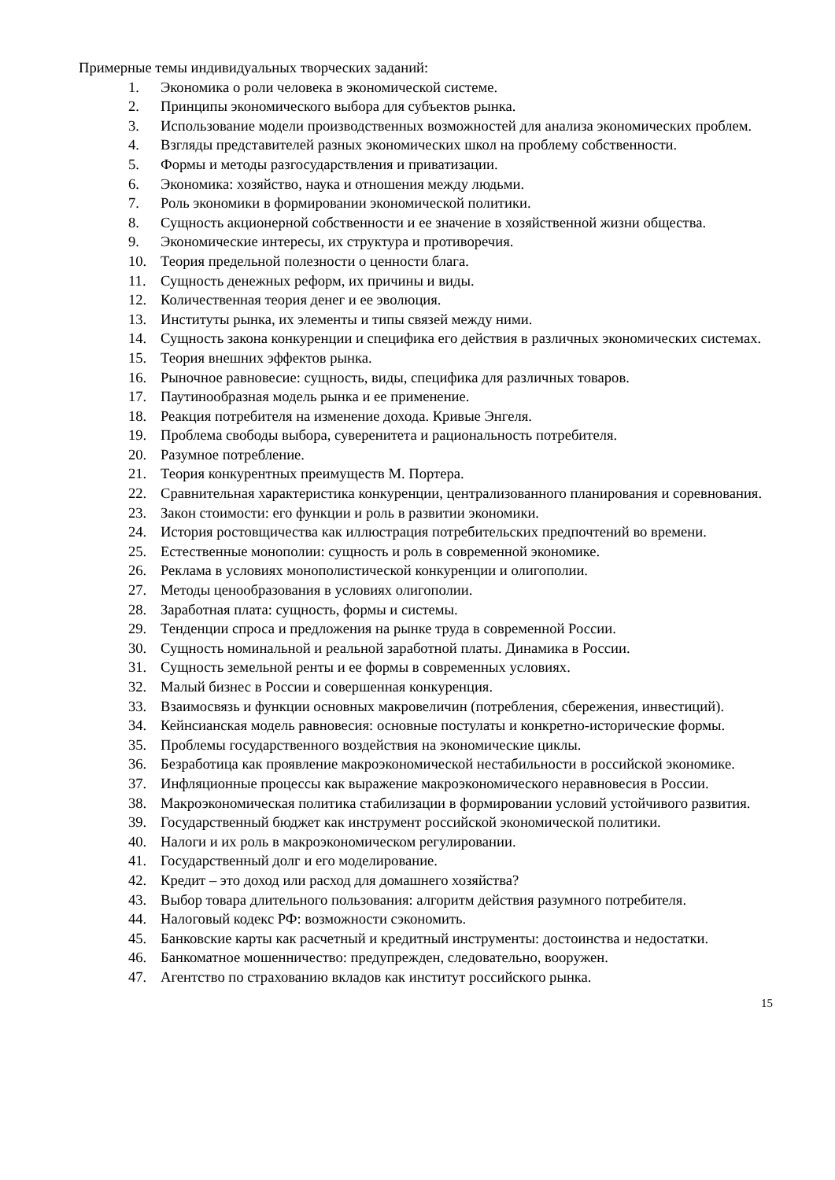Примерные темы индивидуальных творческих заданий:
1. Экономика о роли человека в экономической системе.
2. Принципы экономического выбора для субъектов рынка.
3. Использование модели производственных возможностей для анализа экономических проблем.
4. Взгляды представителей разных экономических школ на проблему собственности.
5. Формы и методы разгосударствления и приватизации.
6. Экономика: хозяйство, наука и отношения между людьми.
7. Роль экономики в формировании экономической политики.
8. Сущность акционерной собственности и ее значение в хозяйственной жизни общества.
9. Экономические интересы, их структура и противоречия.
10. Теория предельной полезности о ценности блага.
11. Сущность денежных реформ, их причины и виды.
12. Количественная теория денег и ее эволюция.
13. Институты рынка, их элементы и типы связей между ними.
14. Сущность закона конкуренции и специфика его действия в различных экономических системах.
15. Теория внешних эффектов рынка.
16. Рыночное равновесие: сущность, виды, специфика для различных товаров.
17. Паутинообразная модель рынка и ее применение.
18. Реакция потребителя на изменение дохода. Кривые Энгеля.
19. Проблема свободы выбора, суверенитета и рациональность потребителя.
20. Разумное потребление.
21. Теория конкурентных преимуществ М. Портера.
22. Сравнительная характеристика конкуренции, централизованного планирования и соревнования.
23. Закон стоимости: его функции и роль в развитии экономики.
24. История ростовщичества как иллюстрация потребительских предпочтений во времени.
25. Естественные монополии: сущность и роль в современной экономике.
26. Реклама в условиях монополистической конкуренции и олигополии.
27. Методы ценообразования в условиях олигополии.
28. Заработная плата: сущность, формы и системы.
29. Тенденции спроса и предложения на рынке труда в современной России.
30. Сущность номинальной и реальной заработной платы. Динамика в России.
31. Сущность земельной ренты и ее формы в современных условиях.
32. Малый бизнес в России и совершенная конкуренция.
33. Взаимосвязь и функции основных макровеличин (потребления, сбережения, инвестиций).
34. Кейнсианская модель равновесия: основные постулаты и конкретно-исторические формы.
35. Проблемы государственного воздействия на экономические циклы.
36. Безработица как проявление макроэкономической нестабильности в российской экономике.
37. Инфляционные процессы как выражение макроэкономического неравновесия в России.
38. Макроэкономическая политика стабилизации в формировании условий устойчивого развития.
39. Государственный бюджет как инструмент российской экономической политики.
40. Налоги и их роль в макроэкономическом регулировании.
41. Государственный долг и его моделирование.
42. Кредит – это доход или расход для домашнего хозяйства?
43. Выбор товара длительного пользования: алгоритм действия разумного потребителя.
44. Налоговый кодекс РФ: возможности сэкономить.
45. Банковские карты как расчетный и кредитный инструменты: достоинства и недостатки.
46. Банкоматное мошенничество: предупрежден, следовательно, вооружен.
47. Агентство по страхованию вкладов как институт российского рынка.
15